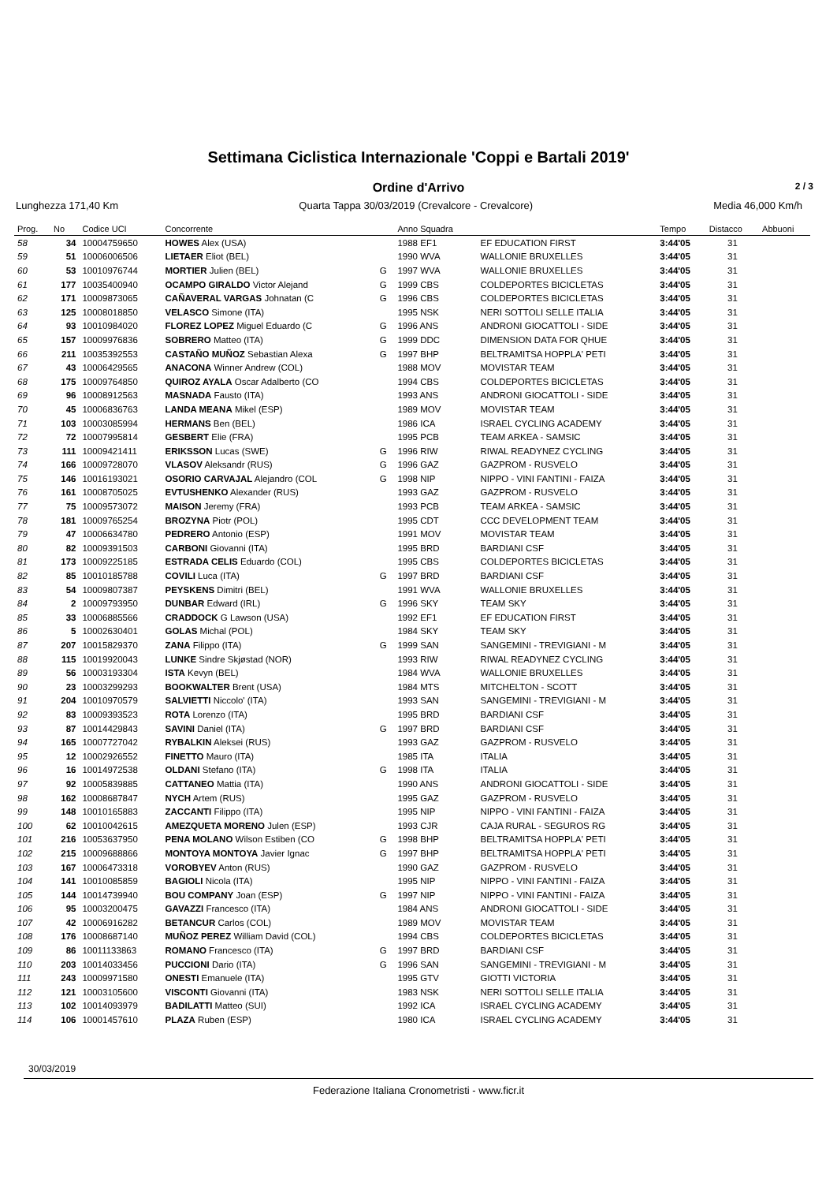Settimana Ciclistica Internazionale 'Coppi e Bartali 2019'
Ordine d'Arrivo 2 / 3
Lunghezza 171,40 Km Quarta Tappa 30/03/2019 (Crevalcore - Crevalcore) Media 46,000 Km/h
| Prog. | No | Codice UCI | Concorrente | | Anno Squadra | | Tempo | Distacco | Abbuoni |
| --- | --- | --- | --- | --- | --- | --- | --- | --- | --- |
| 58 | 34 | 10004759650 | HOWES Alex (USA) | | 1988 EF1 | EF EDUCATION FIRST | 3:44'05 | 31 | |
| 59 | 51 | 10006006506 | LIETAER Eliot (BEL) | | 1990 WVA | WALLONIE BRUXELLES | 3:44'05 | 31 | |
| 60 | 53 | 10010976744 | MORTIER Julien (BEL) | G | 1997 WVA | WALLONIE BRUXELLES | 3:44'05 | 31 | |
| 61 | 177 | 10035400940 | OCAMPO GIRALDO Victor Alejand | G | 1999 CBS | COLDEPORTES BICICLETAS | 3:44'05 | 31 | |
| 62 | 171 | 10009873065 | CAÑAVERAL VARGAS Johnatan (C | G | 1996 CBS | COLDEPORTES BICICLETAS | 3:44'05 | 31 | |
| 63 | 125 | 10008018850 | VELASCO Simone (ITA) | | 1995 NSK | NERI SOTTOLI SELLE ITALIA | 3:44'05 | 31 | |
| 64 | 93 | 10010984020 | FLOREZ LOPEZ Miguel Eduardo (C | G | 1996 ANS | ANDRONI GIOCATTOLI - SIDE | 3:44'05 | 31 | |
| 65 | 157 | 10009976836 | SOBRERO Matteo (ITA) | G | 1999 DDC | DIMENSION DATA FOR QHUE | 3:44'05 | 31 | |
| 66 | 211 | 10035392553 | CASTAÑO MUÑOZ Sebastian Alexa | G | 1997 BHP | BELTRAMITSA HOPPLA' PETI | 3:44'05 | 31 | |
| 67 | 43 | 10006429565 | ANACONA Winner Andrew (COL) | | 1988 MOV | MOVISTAR TEAM | 3:44'05 | 31 | |
| 68 | 175 | 10009764850 | QUIROZ AYALA Oscar Adalberto (CO | | 1994 CBS | COLDEPORTES BICICLETAS | 3:44'05 | 31 | |
| 69 | 96 | 10008912563 | MASNADA Fausto (ITA) | | 1993 ANS | ANDRONI GIOCATTOLI - SIDE | 3:44'05 | 31 | |
| 70 | 45 | 10006836763 | LANDA MEANA Mikel (ESP) | | 1989 MOV | MOVISTAR TEAM | 3:44'05 | 31 | |
| 71 | 103 | 10003085994 | HERMANS Ben (BEL) | | 1986 ICA | ISRAEL CYCLING ACADEMY | 3:44'05 | 31 | |
| 72 | 72 | 10007995814 | GESBERT Elie (FRA) | | 1995 PCB | TEAM ARKEA - SAMSIC | 3:44'05 | 31 | |
| 73 | 111 | 10009421411 | ERIKSSON Lucas (SWE) | G | 1996 RIW | RIWAL READYNEZ CYCLING | 3:44'05 | 31 | |
| 74 | 166 | 10009728070 | VLASOV Aleksandr (RUS) | G | 1996 GAZ | GAZPROM - RUSVELO | 3:44'05 | 31 | |
| 75 | 146 | 10016193021 | OSORIO CARVAJAL Alejandro (COL | G | 1998 NIP | NIPPO - VINI FANTINI - FAIZA | 3:44'05 | 31 | |
| 76 | 161 | 10008705025 | EVTUSHENKO Alexander (RUS) | | 1993 GAZ | GAZPROM - RUSVELO | 3:44'05 | 31 | |
| 77 | 75 | 10009573072 | MAISON Jeremy (FRA) | | 1993 PCB | TEAM ARKEA - SAMSIC | 3:44'05 | 31 | |
| 78 | 181 | 10009765254 | BROZYNA Piotr (POL) | | 1995 CDT | CCC DEVELOPMENT TEAM | 3:44'05 | 31 | |
| 79 | 47 | 10006634780 | PEDRERO Antonio (ESP) | | 1991 MOV | MOVISTAR TEAM | 3:44'05 | 31 | |
| 80 | 82 | 10009391503 | CARBONI Giovanni (ITA) | | 1995 BRD | BARDIANI CSF | 3:44'05 | 31 | |
| 81 | 173 | 10009225185 | ESTRADA CELIS Eduardo (COL) | | 1995 CBS | COLDEPORTES BICICLETAS | 3:44'05 | 31 | |
| 82 | 85 | 10010185788 | COVILI Luca (ITA) | G | 1997 BRD | BARDIANI CSF | 3:44'05 | 31 | |
| 83 | 54 | 10009807387 | PEYSKENS Dimitri (BEL) | | 1991 WVA | WALLONIE BRUXELLES | 3:44'05 | 31 | |
| 84 | 2 | 10009793950 | DUNBAR Edward (IRL) | G | 1996 SKY | TEAM SKY | 3:44'05 | 31 | |
| 85 | 33 | 10006885566 | CRADDOCK G Lawson (USA) | | 1992 EF1 | EF EDUCATION FIRST | 3:44'05 | 31 | |
| 86 | 5 | 10002630401 | GOLAS Michal (POL) | | 1984 SKY | TEAM SKY | 3:44'05 | 31 | |
| 87 | 207 | 10015829370 | ZANA Filippo (ITA) | G | 1999 SAN | SANGEMINI - TREVIGIANI - M | 3:44'05 | 31 | |
| 88 | 115 | 10019920043 | LUNKE Sindre Skjøstad (NOR) | | 1993 RIW | RIWAL READYNEZ CYCLING | 3:44'05 | 31 | |
| 89 | 56 | 10003193304 | ISTA Kevyn (BEL) | | 1984 WVA | WALLONIE BRUXELLES | 3:44'05 | 31 | |
| 90 | 23 | 10003299293 | BOOKWALTER Brent (USA) | | 1984 MTS | MITCHELTON - SCOTT | 3:44'05 | 31 | |
| 91 | 204 | 10010970579 | SALVIETTI Niccolo' (ITA) | | 1993 SAN | SANGEMINI - TREVIGIANI - M | 3:44'05 | 31 | |
| 92 | 83 | 10009393523 | ROTA Lorenzo (ITA) | | 1995 BRD | BARDIANI CSF | 3:44'05 | 31 | |
| 93 | 87 | 10014429843 | SAVINI Daniel (ITA) | G | 1997 BRD | BARDIANI CSF | 3:44'05 | 31 | |
| 94 | 165 | 10007727042 | RYBALKIN Aleksei (RUS) | | 1993 GAZ | GAZPROM - RUSVELO | 3:44'05 | 31 | |
| 95 | 12 | 10002926552 | FINETTO Mauro (ITA) | | 1985 ITA | ITALIA | 3:44'05 | 31 | |
| 96 | 16 | 10014972538 | OLDANI Stefano (ITA) | G | 1998 ITA | ITALIA | 3:44'05 | 31 | |
| 97 | 92 | 10005839885 | CATTANEO Mattia (ITA) | | 1990 ANS | ANDRONI GIOCATTOLI - SIDE | 3:44'05 | 31 | |
| 98 | 162 | 10008687847 | NYCH Artem (RUS) | | 1995 GAZ | GAZPROM - RUSVELO | 3:44'05 | 31 | |
| 99 | 148 | 10010165883 | ZACCANTI Filippo (ITA) | | 1995 NIP | NIPPO - VINI FANTINI - FAIZA | 3:44'05 | 31 | |
| 100 | 62 | 10010042615 | AMEZQUETA MORENO Julen (ESP) | | 1993 CJR | CAJA RURAL - SEGUROS RG | 3:44'05 | 31 | |
| 101 | 216 | 10053637950 | PENA MOLANO Wilson Estiben (CO | G | 1998 BHP | BELTRAMITSA HOPPLA' PETI | 3:44'05 | 31 | |
| 102 | 215 | 10009688866 | MONTOYA MONTOYA Javier Ignac | G | 1997 BHP | BELTRAMITSA HOPPLA' PETI | 3:44'05 | 31 | |
| 103 | 167 | 10006473318 | VOROBYEV Anton (RUS) | | 1990 GAZ | GAZPROM - RUSVELO | 3:44'05 | 31 | |
| 104 | 141 | 10010085859 | BAGIOLI Nicola (ITA) | | 1995 NIP | NIPPO - VINI FANTINI - FAIZA | 3:44'05 | 31 | |
| 105 | 144 | 10014739940 | BOU COMPANY Joan (ESP) | G | 1997 NIP | NIPPO - VINI FANTINI - FAIZA | 3:44'05 | 31 | |
| 106 | 95 | 10003200475 | GAVAZZI Francesco (ITA) | | 1984 ANS | ANDRONI GIOCATTOLI - SIDE | 3:44'05 | 31 | |
| 107 | 42 | 10006916282 | BETANCUR Carlos (COL) | | 1989 MOV | MOVISTAR TEAM | 3:44'05 | 31 | |
| 108 | 176 | 10008687140 | MUÑOZ PEREZ William David (COL) | | 1994 CBS | COLDEPORTES BICICLETAS | 3:44'05 | 31 | |
| 109 | 86 | 10011133863 | ROMANO Francesco (ITA) | G | 1997 BRD | BARDIANI CSF | 3:44'05 | 31 | |
| 110 | 203 | 10014033456 | PUCCIONI Dario (ITA) | G | 1996 SAN | SANGEMINI - TREVIGIANI - M | 3:44'05 | 31 | |
| 111 | 243 | 10009971580 | ONESTI Emanuele (ITA) | | 1995 GTV | GIOTTI VICTORIA | 3:44'05 | 31 | |
| 112 | 121 | 10003105600 | VISCONTI Giovanni (ITA) | | 1983 NSK | NERI SOTTOLI SELLE ITALIA | 3:44'05 | 31 | |
| 113 | 102 | 10014093979 | BADILATTI Matteo (SUI) | | 1992 ICA | ISRAEL CYCLING ACADEMY | 3:44'05 | 31 | |
| 114 | 106 | 10001457610 | PLAZA Ruben (ESP) | | 1980 ICA | ISRAEL CYCLING ACADEMY | 3:44'05 | 31 | |
30/03/2019
Federazione Italiana Cronometristi - www.ficr.it